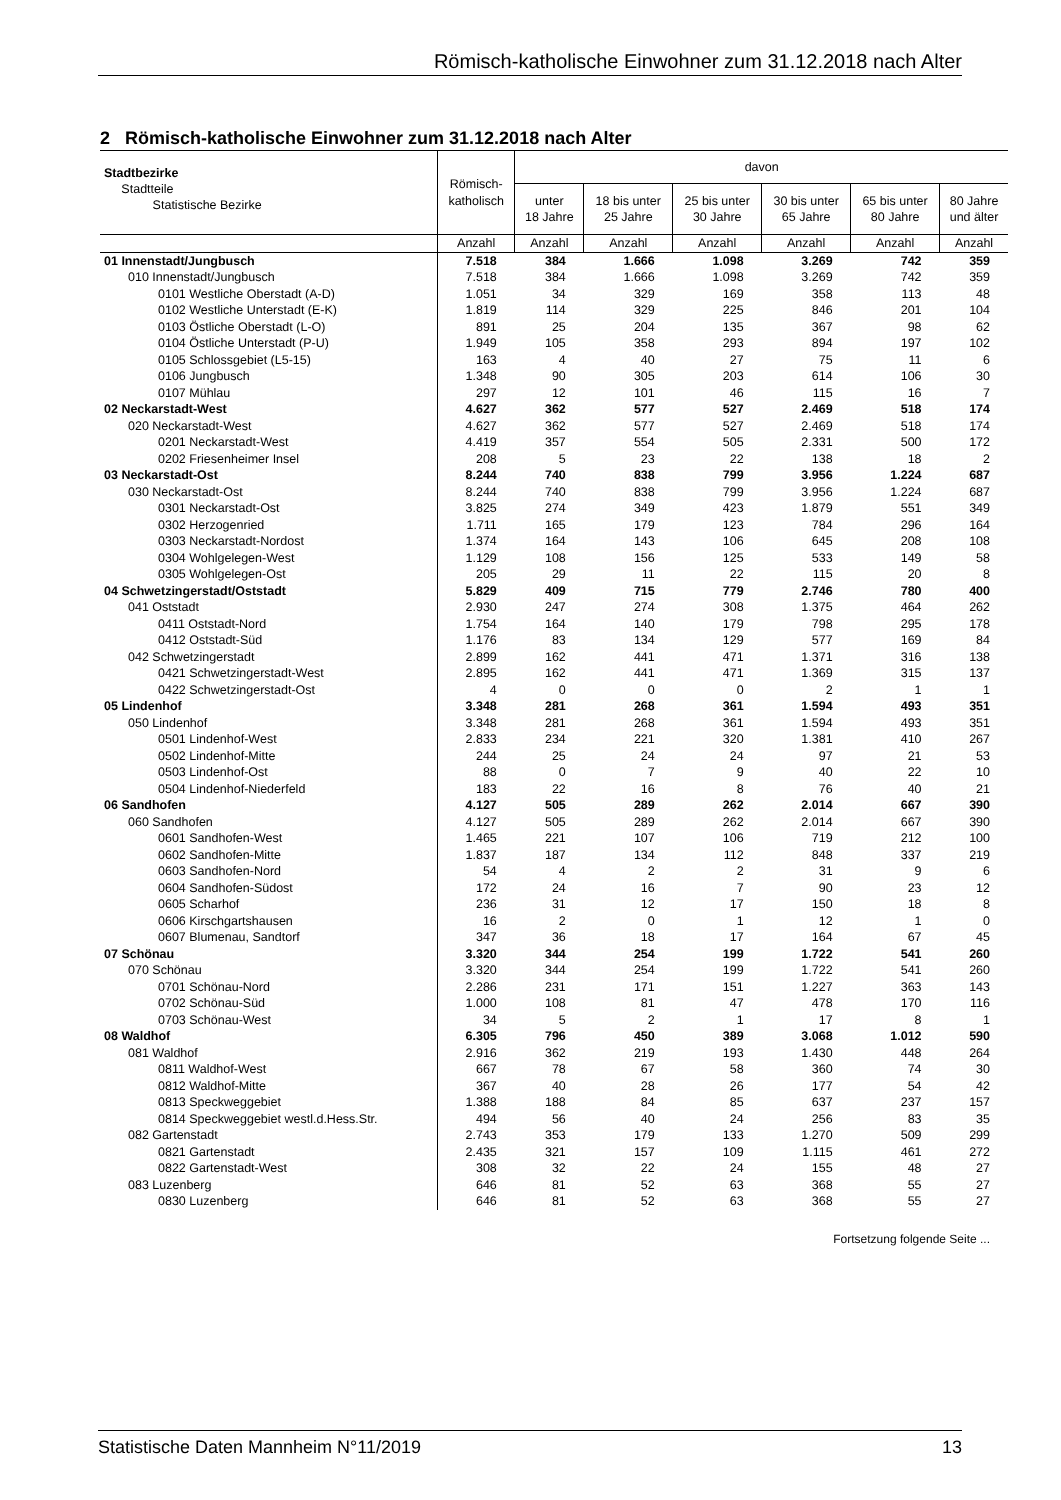Römisch-katholische Einwohner zum 31.12.2018 nach Alter
2 Römisch-katholische Einwohner zum 31.12.2018 nach Alter
| Stadtbezirke Stadtteile Statistische Bezirke | Römisch- katholisch | davon | | | | | |
| --- | --- | --- | --- | --- | --- | --- | --- |
| | | unter 18 Jahre | 18 bis unter 25 Jahre | 25 bis unter 30 Jahre | 30 bis unter 65 Jahre | 65 bis unter 80 Jahre | 80 Jahre und älter |
| | Anzahl | Anzahl | Anzahl | Anzahl | Anzahl | Anzahl | Anzahl |
| 01 Innenstadt/Jungbusch | 7.518 | 384 | 1.666 | 1.098 | 3.269 | 742 | 359 |
| 010 Innenstadt/Jungbusch | 7.518 | 384 | 1.666 | 1.098 | 3.269 | 742 | 359 |
| 0101 Westliche Oberstadt (A-D) | 1.051 | 34 | 329 | 169 | 358 | 113 | 48 |
| 0102 Westliche Unterstadt (E-K) | 1.819 | 114 | 329 | 225 | 846 | 201 | 104 |
| 0103 Östliche Oberstadt (L-O) | 891 | 25 | 204 | 135 | 367 | 98 | 62 |
| 0104 Östliche Unterstadt (P-U) | 1.949 | 105 | 358 | 293 | 894 | 197 | 102 |
| 0105 Schlossgebiet (L5-15) | 163 | 4 | 40 | 27 | 75 | 11 | 6 |
| 0106 Jungbusch | 1.348 | 90 | 305 | 203 | 614 | 106 | 30 |
| 0107 Mühlau | 297 | 12 | 101 | 46 | 115 | 16 | 7 |
| 02 Neckarstadt-West | 4.627 | 362 | 577 | 527 | 2.469 | 518 | 174 |
| 020 Neckarstadt-West | 4.627 | 362 | 577 | 527 | 2.469 | 518 | 174 |
| 0201 Neckarstadt-West | 4.419 | 357 | 554 | 505 | 2.331 | 500 | 172 |
| 0202 Friesenheimer Insel | 208 | 5 | 23 | 22 | 138 | 18 | 2 |
| 03 Neckarstadt-Ost | 8.244 | 740 | 838 | 799 | 3.956 | 1.224 | 687 |
| 030 Neckarstadt-Ost | 8.244 | 740 | 838 | 799 | 3.956 | 1.224 | 687 |
| 0301 Neckarstadt-Ost | 3.825 | 274 | 349 | 423 | 1.879 | 551 | 349 |
| 0302 Herzogenried | 1.711 | 165 | 179 | 123 | 784 | 296 | 164 |
| 0303 Neckarstadt-Nordost | 1.374 | 164 | 143 | 106 | 645 | 208 | 108 |
| 0304 Wohlgelegen-West | 1.129 | 108 | 156 | 125 | 533 | 149 | 58 |
| 0305 Wohlgelegen-Ost | 205 | 29 | 11 | 22 | 115 | 20 | 8 |
| 04 Schwetzingerstadt/Oststadt | 5.829 | 409 | 715 | 779 | 2.746 | 780 | 400 |
| 041 Oststadt | 2.930 | 247 | 274 | 308 | 1.375 | 464 | 262 |
| 0411 Oststadt-Nord | 1.754 | 164 | 140 | 179 | 798 | 295 | 178 |
| 0412 Oststadt-Süd | 1.176 | 83 | 134 | 129 | 577 | 169 | 84 |
| 042 Schwetzingerstadt | 2.899 | 162 | 441 | 471 | 1.371 | 316 | 138 |
| 0421 Schwetzingerstadt-West | 2.895 | 162 | 441 | 471 | 1.369 | 315 | 137 |
| 0422 Schwetzingerstadt-Ost | 4 | 0 | 0 | 0 | 2 | 1 | 1 |
| 05 Lindenhof | 3.348 | 281 | 268 | 361 | 1.594 | 493 | 351 |
| 050 Lindenhof | 3.348 | 281 | 268 | 361 | 1.594 | 493 | 351 |
| 0501 Lindenhof-West | 2.833 | 234 | 221 | 320 | 1.381 | 410 | 267 |
| 0502 Lindenhof-Mitte | 244 | 25 | 24 | 24 | 97 | 21 | 53 |
| 0503 Lindenhof-Ost | 88 | 0 | 7 | 9 | 40 | 22 | 10 |
| 0504 Lindenhof-Niederfeld | 183 | 22 | 16 | 8 | 76 | 40 | 21 |
| 06 Sandhofen | 4.127 | 505 | 289 | 262 | 2.014 | 667 | 390 |
| 060 Sandhofen | 4.127 | 505 | 289 | 262 | 2.014 | 667 | 390 |
| 0601 Sandhofen-West | 1.465 | 221 | 107 | 106 | 719 | 212 | 100 |
| 0602 Sandhofen-Mitte | 1.837 | 187 | 134 | 112 | 848 | 337 | 219 |
| 0603 Sandhofen-Nord | 54 | 4 | 2 | 2 | 31 | 9 | 6 |
| 0604 Sandhofen-Südost | 172 | 24 | 16 | 7 | 90 | 23 | 12 |
| 0605 Scharhof | 236 | 31 | 12 | 17 | 150 | 18 | 8 |
| 0606 Kirschgartshausen | 16 | 2 | 0 | 1 | 12 | 1 | 0 |
| 0607 Blumenau, Sandtorf | 347 | 36 | 18 | 17 | 164 | 67 | 45 |
| 07 Schönau | 3.320 | 344 | 254 | 199 | 1.722 | 541 | 260 |
| 070 Schönau | 3.320 | 344 | 254 | 199 | 1.722 | 541 | 260 |
| 0701 Schönau-Nord | 2.286 | 231 | 171 | 151 | 1.227 | 363 | 143 |
| 0702 Schönau-Süd | 1.000 | 108 | 81 | 47 | 478 | 170 | 116 |
| 0703 Schönau-West | 34 | 5 | 2 | 1 | 17 | 8 | 1 |
| 08 Waldhof | 6.305 | 796 | 450 | 389 | 3.068 | 1.012 | 590 |
| 081 Waldhof | 2.916 | 362 | 219 | 193 | 1.430 | 448 | 264 |
| 0811 Waldhof-West | 667 | 78 | 67 | 58 | 360 | 74 | 30 |
| 0812 Waldhof-Mitte | 367 | 40 | 28 | 26 | 177 | 54 | 42 |
| 0813 Speckweggebiet | 1.388 | 188 | 84 | 85 | 637 | 237 | 157 |
| 0814 Speckweggebiet westl.d.Hess.Str. | 494 | 56 | 40 | 24 | 256 | 83 | 35 |
| 082 Gartenstadt | 2.743 | 353 | 179 | 133 | 1.270 | 509 | 299 |
| 0821 Gartenstadt | 2.435 | 321 | 157 | 109 | 1.115 | 461 | 272 |
| 0822 Gartenstadt-West | 308 | 32 | 22 | 24 | 155 | 48 | 27 |
| 083 Luzenberg | 646 | 81 | 52 | 63 | 368 | 55 | 27 |
| 0830 Luzenberg | 646 | 81 | 52 | 63 | 368 | 55 | 27 |
Fortsetzung folgende Seite ...
Statistische Daten Mannheim N°11/2019 13